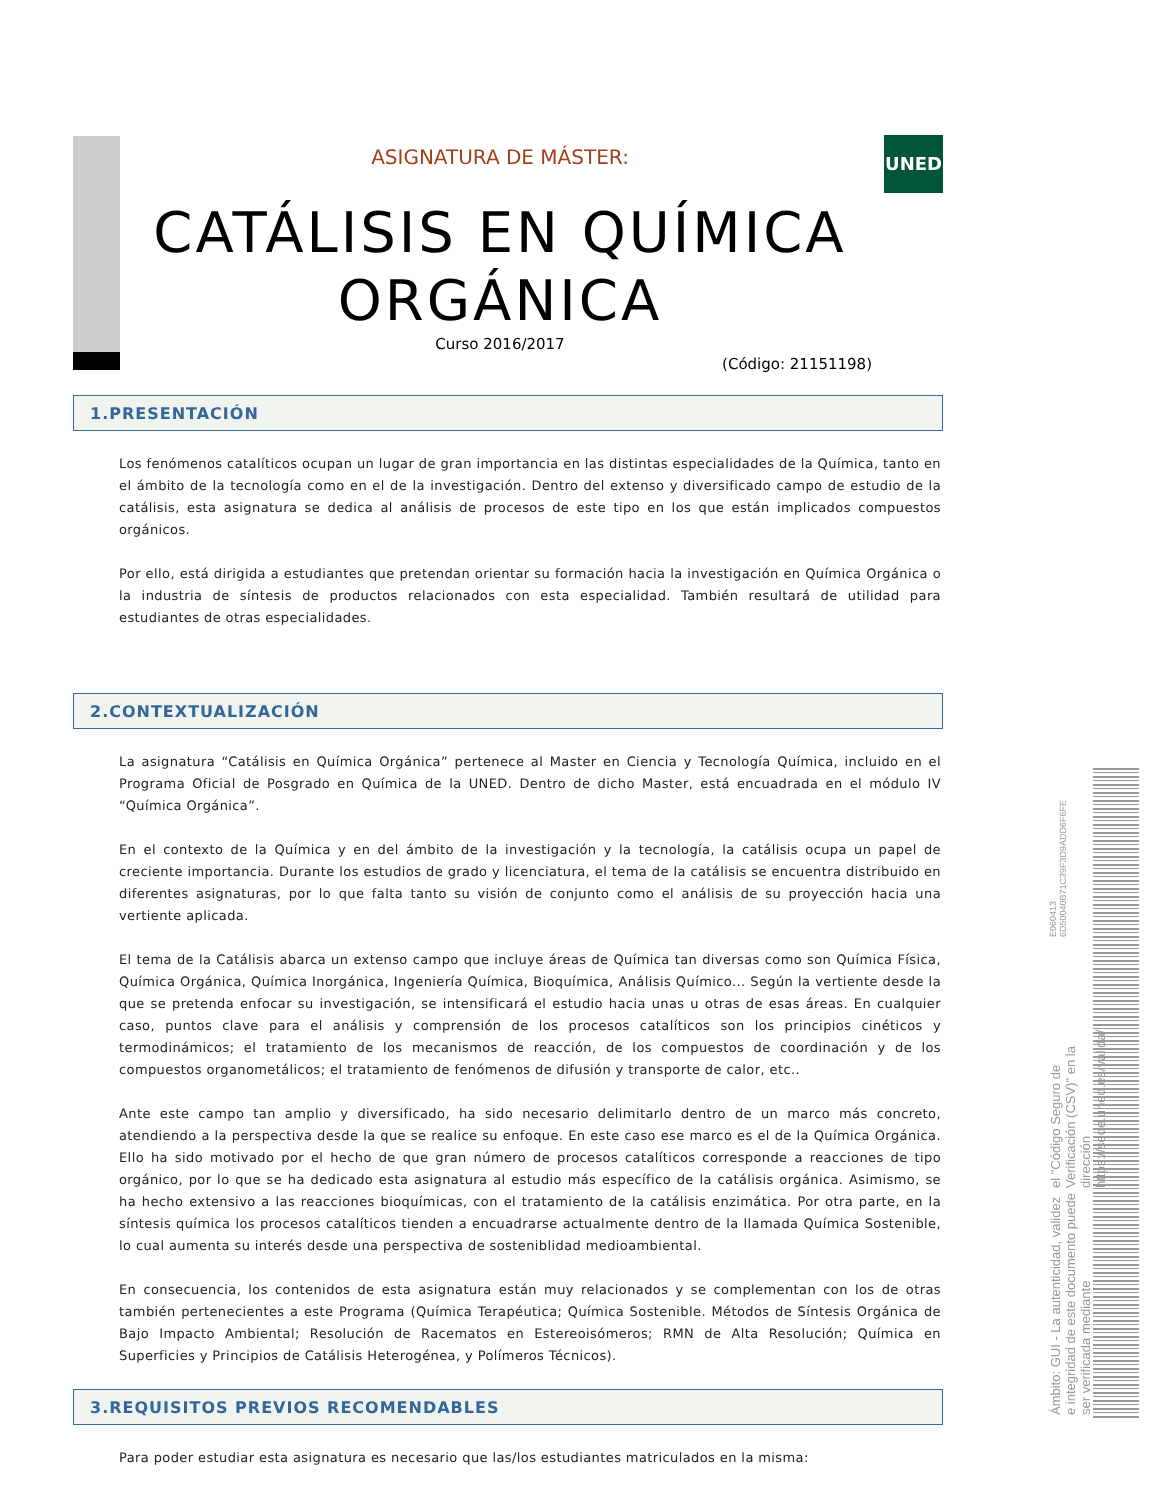UNED
ASIGNATURA DE MÁSTER:
CATÁLISIS EN QUÍMICA
ORGÁNICA
Curso 2016/2017
(Código: 21151198)
1.PRESENTACIÓN
Los fenómenos catalíticos ocupan un lugar de gran importancia en las distintas especialidades de la Química, tanto en el ámbito de la tecnología como en el de la investigación. Dentro del extenso y diversificado campo de estudio de la catálisis, esta asignatura se dedica al análisis de procesos de este tipo en los que están implicados compuestos orgánicos.
Por ello, está dirigida a estudiantes que pretendan orientar su formación hacia la investigación en Química Orgánica o la industria de síntesis de productos relacionados con esta especialidad. También resultará de utilidad para estudiantes de otras especialidades.
2.CONTEXTUALIZACIÓN
La asignatura “Catálisis en Química Orgánica” pertenece al Master en Ciencia y Tecnología Química, incluido en el Programa Oficial de Posgrado en Química de la UNED. Dentro de dicho Master, está encuadrada en el módulo IV “Química Orgánica”.
En el contexto de la Química y en del ámbito de la investigación y la tecnología, la catálisis ocupa un papel de creciente importancia. Durante los estudios de grado y licenciatura, el tema de la catálisis se encuentra distribuido en diferentes asignaturas, por lo que falta tanto su visión de conjunto como el análisis de su proyección hacia una vertiente aplicada.
El tema de la Catálisis abarca un extenso campo que incluye áreas de Química tan diversas como son Química Física, Química Orgánica, Química Inorgánica, Ingeniería Química, Bioquímica, Análisis Químico... Según la vertiente desde la que se pretenda enfocar su investigación, se intensificará el estudio hacia unas u otras de esas áreas. En cualquier caso, puntos clave para el análisis y comprensión de los procesos catalíticos son los principios cinéticos y termodinámicos; el tratamiento de los mecanismos de reacción, de los compuestos de coordinación y de los compuestos organometálicos; el tratamiento de fenómenos de difusión y transporte de calor, etc..
Ante este campo tan amplio y diversificado, ha sido necesario delimitarlo dentro de un marco más concreto, atendiendo a la perspectiva desde la que se realice su enfoque. En este caso ese marco es el de la Química Orgánica. Ello ha sido motivado por el hecho de que gran número de procesos catalíticos corresponde a reacciones de tipo orgánico, por lo que se ha dedicado esta asignatura al estudio más específico de la catálisis orgánica. Asimismo, se ha hecho extensivo a las reacciones bioquímicas, con el tratamiento de la catálisis enzimática. Por otra parte, en la síntesis química los procesos catalíticos tienden a encuadrarse actualmente dentro de la llamada Química Sostenible, lo cual aumenta su interés desde una perspectiva de sosteniblidad medioambiental.
En consecuencia, los contenidos de esta asignatura están muy relacionados y se complementan con los de otras también pertenecientes a este Programa (Química Terapéutica; Química Sostenible. Métodos de Síntesis Orgánica de Bajo Impacto Ambiental; Resolución de Racematos en Estereoisómeros; RMN de Alta Resolución; Química en Superficies y Principios de Catálisis Heterogénea, y Polímeros Técnicos).
3.REQUISITOS PREVIOS RECOMENDABLES
Para poder estudiar esta asignatura es necesario que las/los estudiantes matriculados en la misma:
Ámbito: GUI - La autenticidad, validez e integridad de este documento puede ser verificada mediante
el "Código Seguro de Verificación (CSV)" en la dirección https://sede.uned.es/valida/
E060413 6D50040B71C39F3D9ADD6F6FE